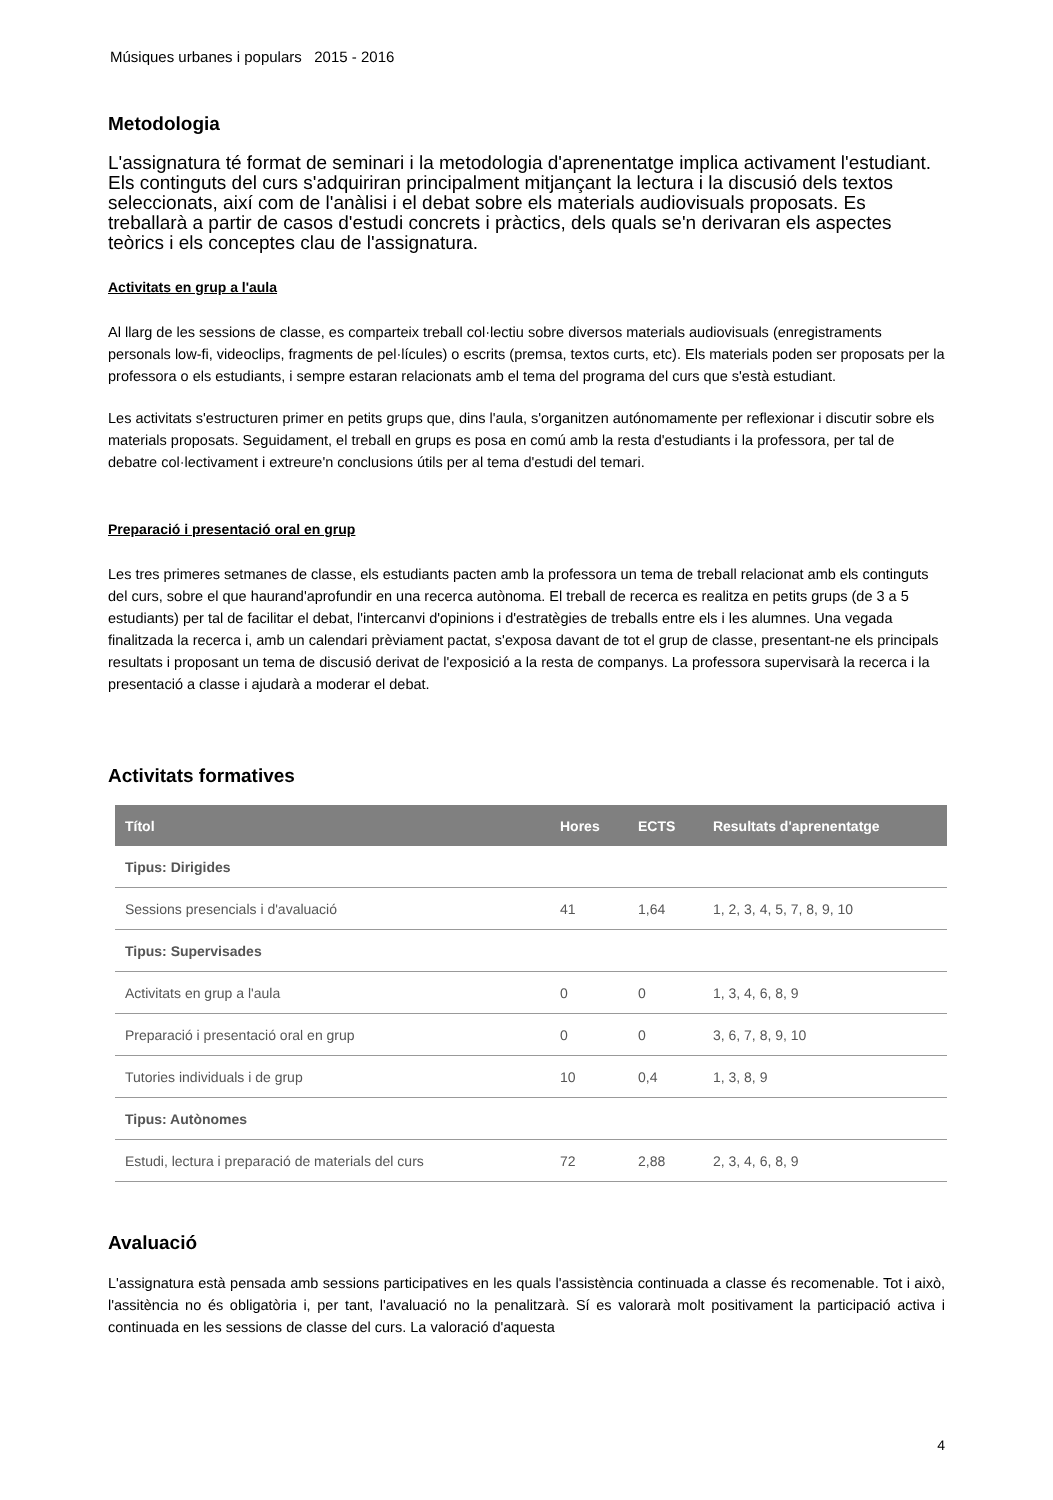Músiques urbanes i populars 2015 - 2016
Metodologia
L'assignatura té format de seminari i la metodologia d'aprenentatge implica activament l'estudiant. Els continguts del curs s'adquiriran principalment mitjançant la lectura i la discusió dels textos seleccionats, així com de l'anàlisi i el debat sobre els materials audiovisuals proposats. Es treballarà a partir de casos d'estudi concrets i pràctics, dels quals se'n derivaran els aspectes teòrics i els conceptes clau de l'assignatura.
Activitats en grup a l'aula
Al llarg de les sessions de classe, es comparteix treball col·lectiu sobre diversos materials audiovisuals (enregistraments personals low-fi, videoclips, fragments de pel·lícules) o escrits (premsa, textos curts, etc). Els materials poden ser proposats per la professora o els estudiants, i sempre estaran relacionats amb el tema del programa del curs que s'està estudiant.
Les activitats s'estructuren primer en petits grups que, dins l'aula, s'organitzen autónomamente per reflexionar i discutir sobre els materials proposats. Seguidament, el treball en grups es posa en comú amb la resta d'estudiants i la professora, per tal de debatre col·lectivament i extreure'n conclusions útils per al tema d'estudi del temari.
Preparació i presentació oral en grup
Les tres primeres setmanes de classe, els estudiants pacten amb la professora un tema de treball relacionat amb els continguts del curs, sobre el que haurand'aprofundir en una recerca autònoma. El treball de recerca es realitza en petits grups (de 3 a 5 estudiants) per tal de facilitar el debat, l'intercanvi d'opinions i d'estratègies de treballs entre els i les alumnes. Una vegada finalitzada la recerca i, amb un calendari prèviament pactat, s'exposa davant de tot el grup de classe, presentant-ne els principals resultats i proposant un tema de discusió derivat de l'exposició a la resta de companys. La professora supervisarà la recerca i la presentació a classe i ajudarà a moderar el debat.
Activitats formatives
| Títol | Hores | ECTS | Resultats d'aprenentatge |
| --- | --- | --- | --- |
| Tipus: Dirigides | | | |
| Sessions presencials i d'avaluació | 41 | 1,64 | 1, 2, 3, 4, 5, 7, 8, 9, 10 |
| Tipus: Supervisades | | | |
| Activitats en grup a l'aula | 0 | 0 | 1, 3, 4, 6, 8, 9 |
| Preparació i presentació oral en grup | 0 | 0 | 3, 6, 7, 8, 9, 10 |
| Tutories individuals i de grup | 10 | 0,4 | 1, 3, 8, 9 |
| Tipus: Autònomes | | | |
| Estudi, lectura i preparació de materials del curs | 72 | 2,88 | 2, 3, 4, 6, 8, 9 |
Avaluació
L'assignatura està pensada amb sessions participatives en les quals l'assistència continuada a classe és recomenable. Tot i això, l'assitència no és obligatòria i, per tant, l'avaluació no la penalitzarà. Sí es valorarà molt positivament la participació activa i continuada en les sessions de classe del curs. La valoració d'aquesta
4